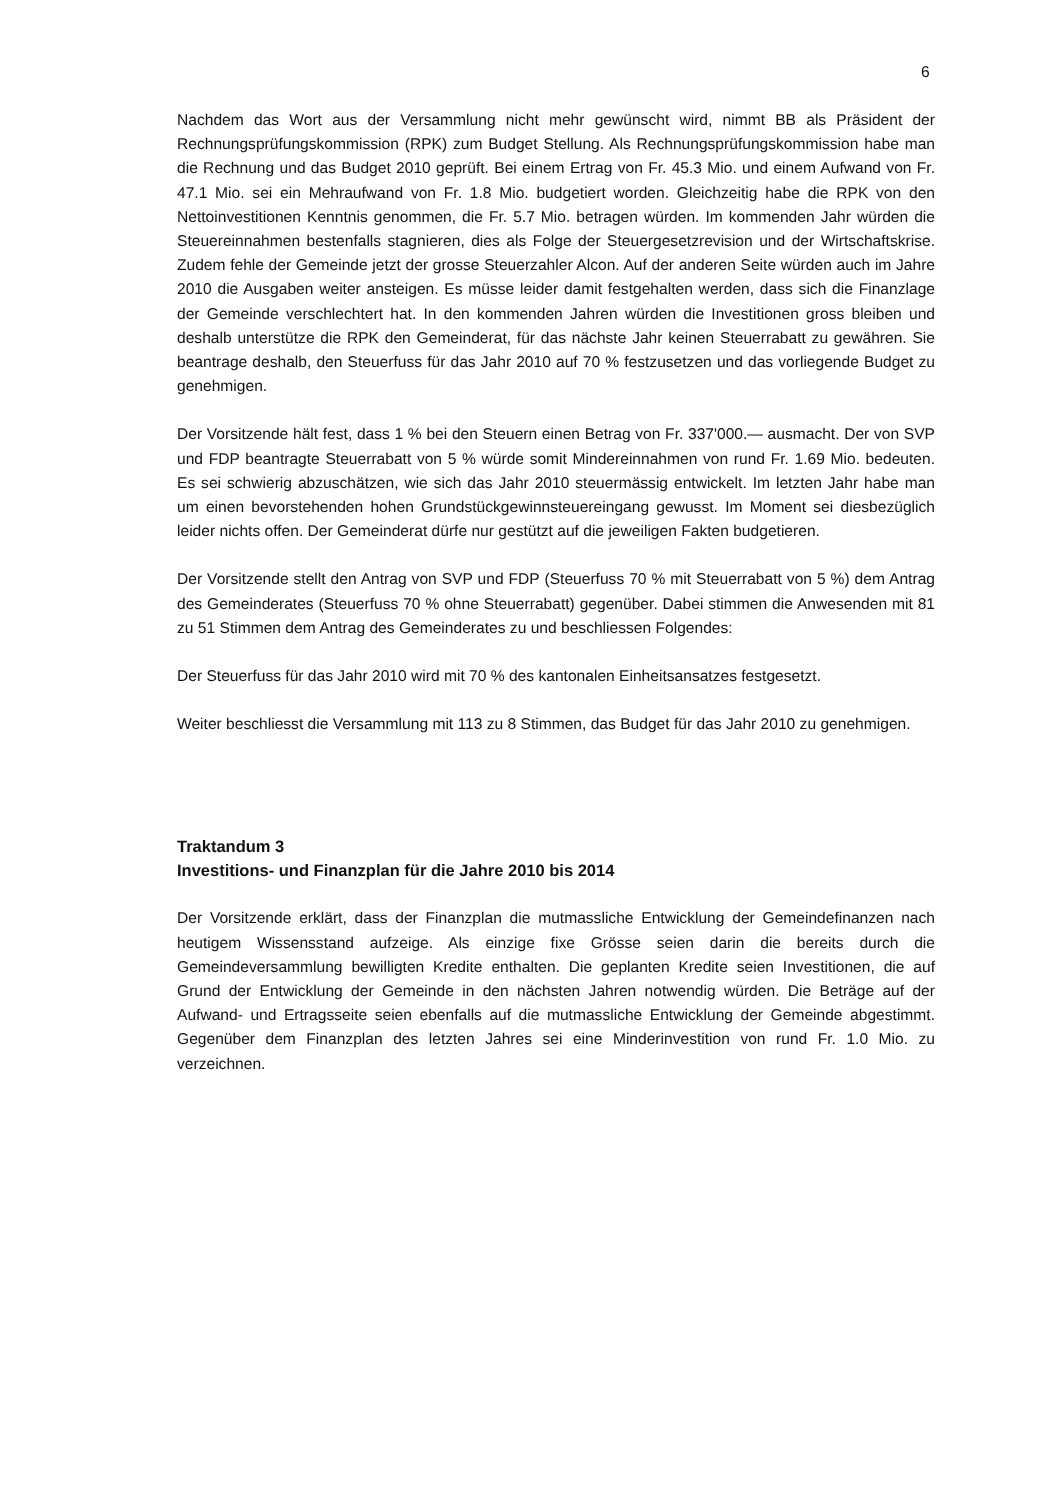6
Nachdem das Wort aus der Versammlung nicht mehr gewünscht wird, nimmt BB als Präsident der Rechnungsprüfungskommission (RPK) zum Budget Stellung. Als Rechnungsprüfungskommission habe man die Rechnung und das Budget 2010 geprüft. Bei einem Ertrag von Fr. 45.3 Mio. und einem Aufwand von Fr. 47.1 Mio. sei ein Mehraufwand von Fr. 1.8 Mio. budgetiert worden. Gleichzeitig habe die RPK von den Nettoinvestitionen Kenntnis genommen, die Fr. 5.7 Mio. betragen würden. Im kommenden Jahr würden die Steuereinnahmen bestenfalls stagnieren, dies als Folge der Steuergesetzrevision und der Wirtschaftskrise. Zudem fehle der Gemeinde jetzt der grosse Steuerzahler Alcon. Auf der anderen Seite würden auch im Jahre 2010 die Ausgaben weiter ansteigen. Es müsse leider damit festgehalten werden, dass sich die Finanzlage der Gemeinde verschlechtert hat. In den kommenden Jahren würden die Investitionen gross bleiben und deshalb unterstütze die RPK den Gemeinderat, für das nächste Jahr keinen Steuerrabatt zu gewähren. Sie beantrage deshalb, den Steuerfuss für das Jahr 2010 auf 70 % festzusetzen und das vorliegende Budget zu genehmigen.
Der Vorsitzende hält fest, dass 1 % bei den Steuern einen Betrag von Fr. 337'000.— ausmacht. Der von SVP und FDP beantragte Steuerrabatt von 5 % würde somit Mindereinnahmen von rund Fr. 1.69 Mio. bedeuten. Es sei schwierig abzuschätzen, wie sich das Jahr 2010 steuermässig entwickelt. Im letzten Jahr habe man um einen bevorstehenden hohen Grundstückgewinnsteuereingang gewusst. Im Moment sei diesbezüglich leider nichts offen. Der Gemeinderat dürfe nur gestützt auf die jeweiligen Fakten budgetieren.
Der Vorsitzende stellt den Antrag von SVP und FDP (Steuerfuss 70 % mit Steuerrabatt von 5 %) dem Antrag des Gemeinderates (Steuerfuss 70 % ohne Steuerrabatt) gegenüber. Dabei stimmen die Anwesenden mit 81 zu 51 Stimmen dem Antrag des Gemeinderates zu und beschliessen Folgendes:
Der Steuerfuss für das Jahr 2010 wird mit 70 % des kantonalen Einheitsansatzes festgesetzt.
Weiter beschliesst die Versammlung mit 113 zu 8 Stimmen, das Budget für das Jahr 2010 zu genehmigen.
Traktandum 3
Investitions- und Finanzplan für die Jahre 2010 bis 2014
Der Vorsitzende erklärt, dass der Finanzplan die mutmassliche Entwicklung der Gemeindefinanzen nach heutigem Wissensstand aufzeige. Als einzige fixe Grösse seien darin die bereits durch die Gemeindeversammlung bewilligten Kredite enthalten. Die geplanten Kredite seien Investitionen, die auf Grund der Entwicklung der Gemeinde in den nächsten Jahren notwendig würden. Die Beträge auf der Aufwand- und Ertragsseite seien ebenfalls auf die mutmassliche Entwicklung der Gemeinde abgestimmt. Gegenüber dem Finanzplan des letzten Jahres sei eine Minderinvestition von rund Fr. 1.0 Mio. zu verzeichnen.